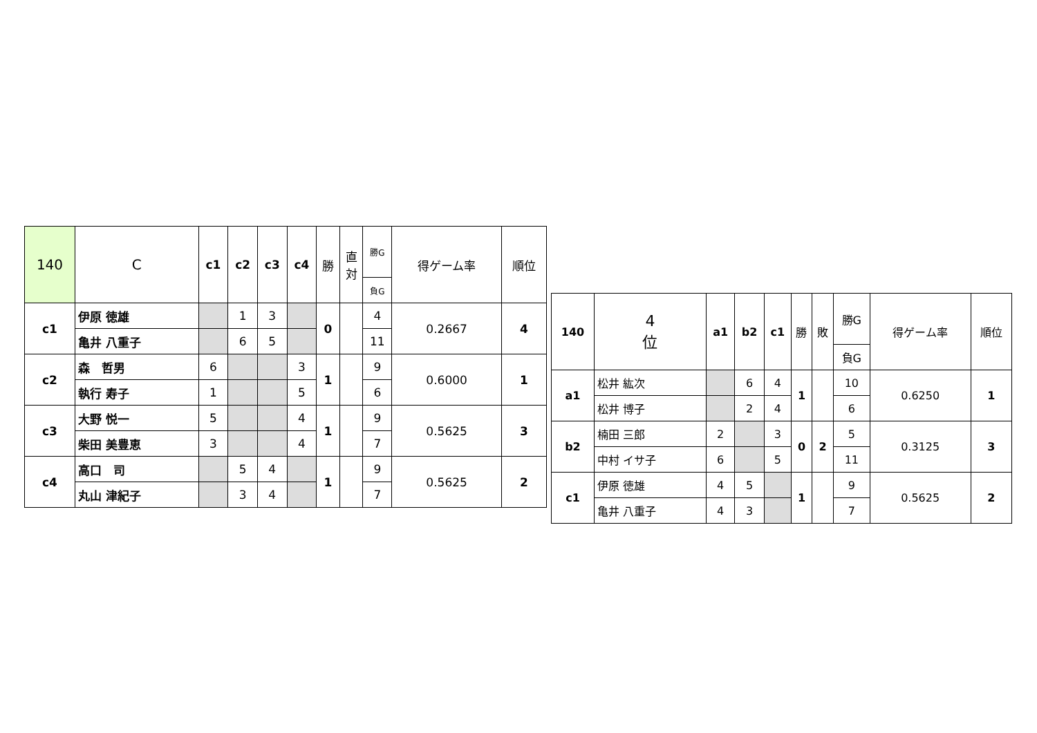| 140 | C | c1 | c2 | c3 | c4 | 勝 | 直 対 | 勝G | 得ゲーム率 | 順位 |
| --- | --- | --- | --- | --- | --- | --- | --- | --- | --- | --- |
| | | | | | | | | 負G | | |
| c1 | 伊原 徳雄 | | 1 | 3 | | 0 | | 4 | 0.2667 | 4 |
| | 亀井 八重子 | | 6 | 5 | | | | 11 | | |
| c2 | 森 哲男 | 6 | | | 3 | 1 | | 9 | 0.6000 | 1 |
| | 執行 寿子 | 1 | | | 5 | | | 6 | | |
| c3 | 大野 悦一 | 5 | | | 4 | 1 | | 9 | 0.5625 | 3 |
| | 柴田 美豊恵 | 3 | | | 4 | | | 7 | | |
| c4 | 高口 司 | | 5 | 4 | | 1 | | 9 | 0.5625 | 2 |
| | 丸山 津紀子 | | 3 | 4 | | | | 7 | | |
| 140 | 4 位 | a1 | b2 | c1 | 勝 | 敗 | 勝G | 得ゲーム率 | 順位 |
| --- | --- | --- | --- | --- | --- | --- | --- | --- | --- |
| | | | | | | | 負G | | |
| a1 | 松井 紘次 | | 6 | 4 | 1 | | 10 | 0.6250 | 1 |
| | 松井 博子 | | 2 | 4 | | | 6 | | |
| b2 | 楠田 三郎 | 2 | | 3 | 0 | 2 | 5 | 0.3125 | 3 |
| | 中村 イサ子 | 6 | | 5 | | | 11 | | |
| c1 | 伊原 徳雄 | 4 | 5 | | 1 | | 9 | 0.5625 | 2 |
| | 亀井 八重子 | 4 | 3 | | | | 7 | | |